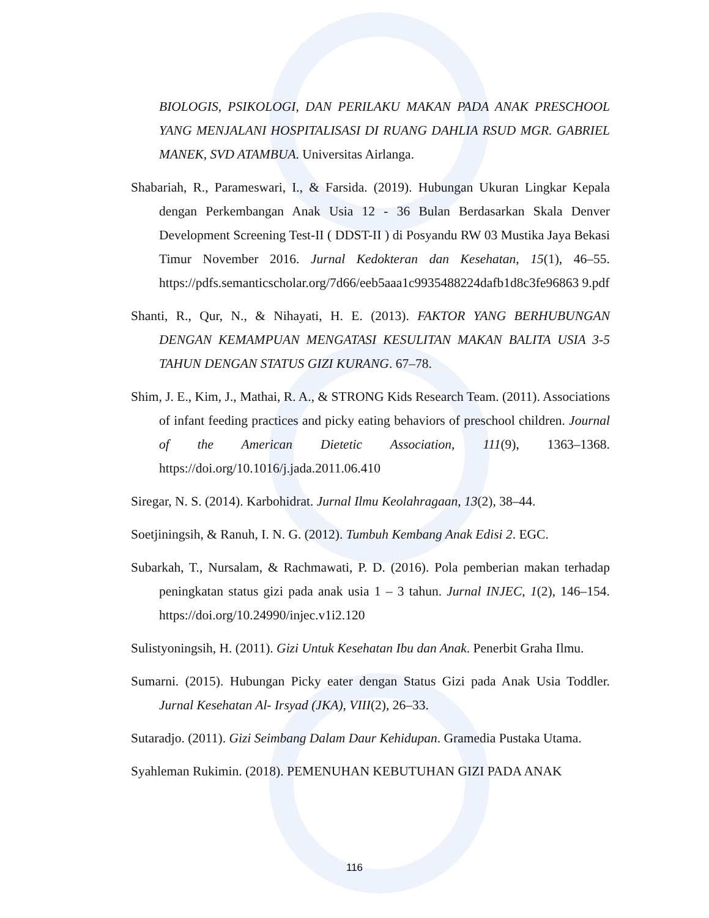BIOLOGIS, PSIKOLOGI, DAN PERILAKU MAKAN PADA ANAK PRESCHOOL YANG MENJALANI HOSPITALISASI DI RUANG DAHLIA RSUD MGR. GABRIEL MANEK, SVD ATAMBUA. Universitas Airlanga.
Shabariah, R., Parameswari, I., & Farsida. (2019). Hubungan Ukuran Lingkar Kepala dengan Perkembangan Anak Usia 12 - 36 Bulan Berdasarkan Skala Denver Development Screening Test-II ( DDST-II ) di Posyandu RW 03 Mustika Jaya Bekasi Timur November 2016. Jurnal Kedokteran dan Kesehatan, 15(1), 46–55. https://pdfs.semanticscholar.org/7d66/eeb5aaa1c9935488224dafb1d8c3fe96863 9.pdf
Shanti, R., Qur, N., & Nihayati, H. E. (2013). FAKTOR YANG BERHUBUNGAN DENGAN KEMAMPUAN MENGATASI KESULITAN MAKAN BALITA USIA 3-5 TAHUN DENGAN STATUS GIZI KURANG. 67–78.
Shim, J. E., Kim, J., Mathai, R. A., & STRONG Kids Research Team. (2011). Associations of infant feeding practices and picky eating behaviors of preschool children. Journal of the American Dietetic Association, 111(9), 1363–1368. https://doi.org/10.1016/j.jada.2011.06.410
Siregar, N. S. (2014). Karbohidrat. Jurnal Ilmu Keolahragaan, 13(2), 38–44.
Soetjiningsih, & Ranuh, I. N. G. (2012). Tumbuh Kembang Anak Edisi 2. EGC.
Subarkah, T., Nursalam, & Rachmawati, P. D. (2016). Pola pemberian makan terhadap peningkatan status gizi pada anak usia 1 – 3 tahun. Jurnal INJEC, 1(2), 146–154. https://doi.org/10.24990/injec.v1i2.120
Sulistyoningsih, H. (2011). Gizi Untuk Kesehatan Ibu dan Anak. Penerbit Graha Ilmu.
Sumarni. (2015). Hubungan Picky eater dengan Status Gizi pada Anak Usia Toddler. Jurnal Kesehatan Al- Irsyad (JKA), VIII(2), 26–33.
Sutaradjo. (2011). Gizi Seimbang Dalam Daur Kehidupan. Gramedia Pustaka Utama.
Syahleman Rukimin. (2018). PEMENUHAN KEBUTUHAN GIZI PADA ANAK
116